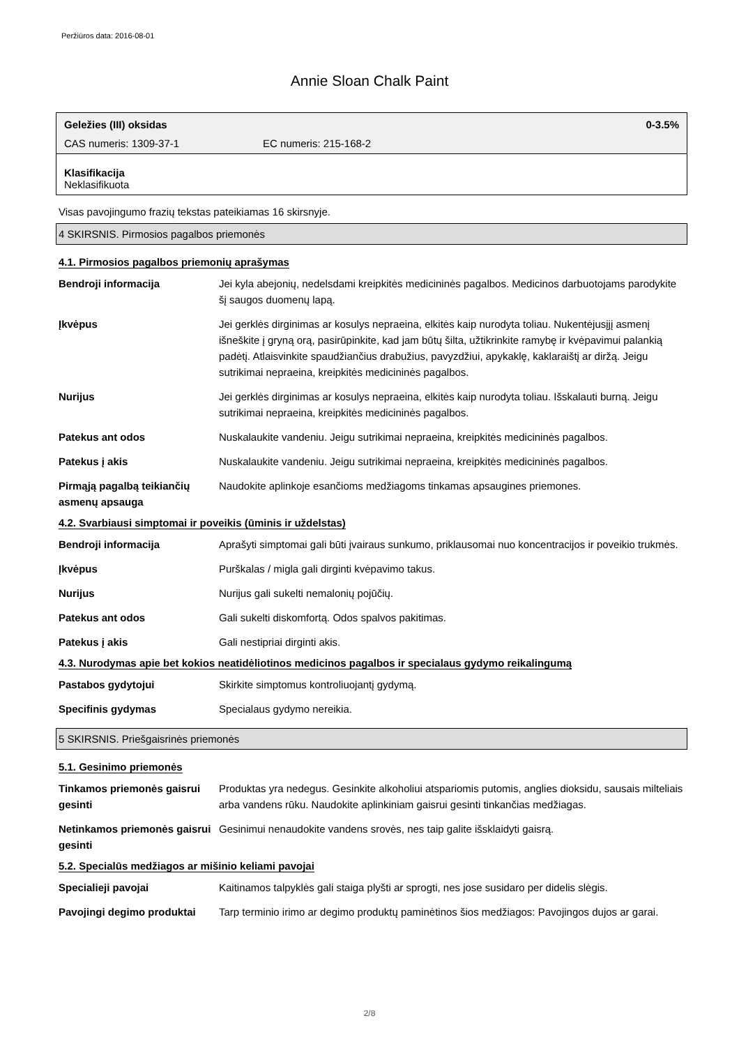Peržiūros data: 2016-08-01
Annie Sloan Chalk Paint
Geležies (III) oksidas 0-3.5%
CAS numeris: 1309-37-1 EC numeris: 215-168-2
Klasifikacija
Neklasifikuota
Visas pavojingumo frazių tekstas pateikiamas 16 skirsnyje.
4 SKIRSNIS. Pirmosios pagalbos priemonės
4.1. Pirmosios pagalbos priemonių aprašymas
| Bendroji informacija | Jei kyla abejonių, nedelsdami kreipkitės medicininės pagalbos. Medicinos darbuotojams parodykite šį saugos duomenų lapą. |
| Įkvėpus | Jei gerklės dirginimas ar kosulys nepraeina, elkitės kaip nurodyta toliau. Nukentėjusįjį asmenį išneškite į gryną orą, pasirūpinkite, kad jam būtų šilta, užtikrinkite ramybę ir kvėpavimui palankią padėtį. Atlaisvinkite spaudžiančius drabužius, pavyzdžiui, apykaklę, kaklaraištį ar diržą. Jeigu sutrikimai nepraeina, kreipkitės medicininės pagalbos. |
| Nurijus | Jei gerklės dirginimas ar kosulys nepraeina, elkitės kaip nurodyta toliau. Išskalauti burną. Jeigu sutrikimai nepraeina, kreipkitės medicininės pagalbos. |
| Patekus ant odos | Nuskalaukite vandeniu. Jeigu sutrikimai nepraeina, kreipkitės medicininės pagalbos. |
| Patekus į akis | Nuskalaukite vandeniu. Jeigu sutrikimai nepraeina, kreipkitės medicininės pagalbos. |
| Pirmąją pagalbą teikiančių asmenų apsauga | Naudokite aplinkoje esančioms medžiagoms tinkamas apsaugines priemones. |
4.2. Svarbiausi simptomai ir poveikis (ūminis ir uždelstas)
| Bendroji informacija | Aprašyti simptomai gali būti įvairaus sunkumo, priklausomai nuo koncentracijos ir poveikio trukmės. |
| Įkvėpus | Purškalas / migla gali dirginti kvėpavimo takus. |
| Nurijus | Nurijus gali sukelti nemalonių pojūčių. |
| Patekus ant odos | Gali sukelti diskomfortą. Odos spalvos pakitimas. |
| Patekus į akis | Gali nestipriai dirginti akis. |
4.3. Nurodymas apie bet kokios neatidėliotinos medicinos pagalbos ir specialaus gydymo reikalingumą
| Pastabos gydytojui | Skirkite simptomus kontroliuojantį gydymą. |
| Specifinis gydymas | Specialaus gydymo nereikia. |
5 SKIRSNIS. Priešgaisrinės priemonės
5.1. Gesinimo priemonės
| Tinkamos priemonės gaisrui gesinti | Produktas yra nedegus. Gesinkite alkoholiui atspariomis putomis, anglies dioksidu, sausais milteliais arba vandens rūku. Naudokite aplinkiniam gaisrui gesinti tinkančias medžiagas. |
| Netinkamos priemonės gaisrui gesinti | Gesinimui nenaudokite vandens srovės, nes taip galite išsklaidyti gaisrą. |
5.2. Specialūs medžiagos ar mišinio keliami pavojai
| Specialieji pavojai | Kaitinamos talpyklės gali staiga plyšti ar sprogti, nes jose susidaro per didelis slėgis. |
| Pavojingi degimo produktai | Tarp terminio irimo ar degimo produktų paminėtinos šios medžiagos: Pavojingos dujos ar garai. |
2/8